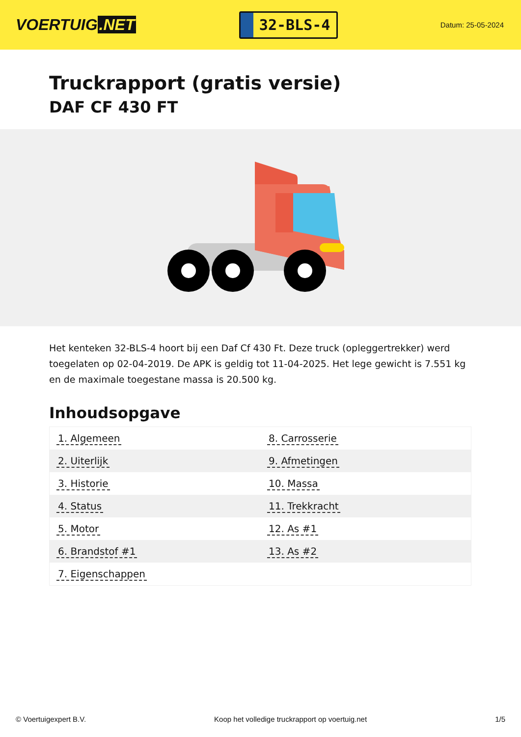VOERTUIG.NET
32-BLS-4
Datum: 25-05-2024
Truckrapport (gratis versie)
DAF CF 430 FT
Het kenteken 32-BLS-4 hoort bij een Daf Cf 430 Ft. Deze truck (opleggertrekker) werd toegelaten op 02-04-2019. De APK is geldig tot 11-04-2025. Het lege gewicht is 7.551 kg en de maximale toegestane massa is 20.500 kg.
Inhoudsopgave
| 1. Algemeen | 8. Carrosserie |
| 2. Uiterlijk | 9. Afmetingen |
| 3. Historie | 10. Massa |
| 4. Status | 11. Trekkracht |
| 5. Motor | 12. As #1 |
| 6. Brandstof #1 | 13. As #2 |
| 7. Eigenschappen | |
© Voertuigexpert B.V. Koop het volledige truckrapport op voertuig.net 1/5